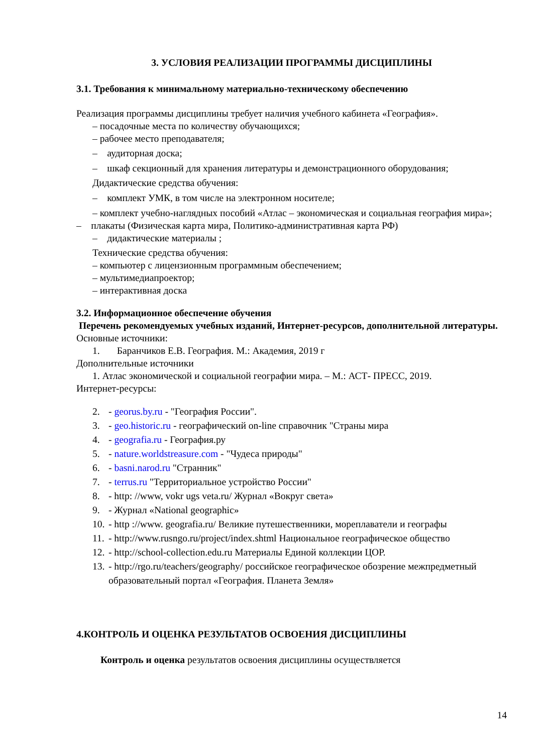3. УСЛОВИЯ РЕАЛИЗАЦИИ ПРОГРАММЫ ДИСЦИПЛИНЫ
3.1. Требования к минимальному материально-техническому обеспечению
Реализация программы дисциплины требует наличия учебного кабинета «География».
– посадочные места по количеству обучающихся;
– рабочее место преподавателя;
– аудиторная доска;
– шкаф секционный для хранения литературы и демонстрационного оборудования;
Дидактические средства обучения:
– комплект УМК, в том числе на электронном носителе;
– комплект учебно-наглядных пособий «Атлас – экономическая и социальная география мира»;
– плакаты (Физическая карта мира, Политико-административная карта РФ)
– дидактические материалы ;
Технические средства обучения:
– компьютер с лицензионным программным обеспечением;
– мультимедиапроектор;
– интерактивная доска
3.2. Информационное обеспечение обучения
Перечень рекомендуемых учебных изданий, Интернет-ресурсов, дополнительной литературы.
Основные источники:
1. Баранчиков Е.В. География. М.: Академия, 2019 г
Дополнительные источники
1. Атлас экономической и социальной географии мира. – М.: АСТ- ПРЕСС, 2019.
Интернет-ресурсы:
2. - georus.by.ru - "География России".
3. - geo.historic.ru - географический on-line справочник "Страны мира
4. - geografia.ru - География.ру
5. - nature.worldstreasure.com - "Чудеса природы"
6. - basni.narod.ru "Странник"
7. - terrus.ru "Территориальное устройство России"
8. - http: //www, vokr ugs veta.ru/ Журнал «Вокруг света»
9. - Журнал «National geographic»
10. - http ://www. geografia.ru/ Великие путешественники, мореплаватели и географы
11. - http://www.rusngo.ru/project/index.shtml Национальное географическое общество
12. - http://school-collection.edu.ru Материалы Единой коллекции ЦОР.
13. - http://rgo.ru/teachers/geography/ российское географическое обозрение межпредметный образовательный портал «География. Планета Земля»
4.КОНТРОЛЬ И ОЦЕНКА РЕЗУЛЬТАТОВ ОСВОЕНИЯ ДИСЦИПЛИНЫ
Контроль и оценка результатов освоения дисциплины осуществляется
14